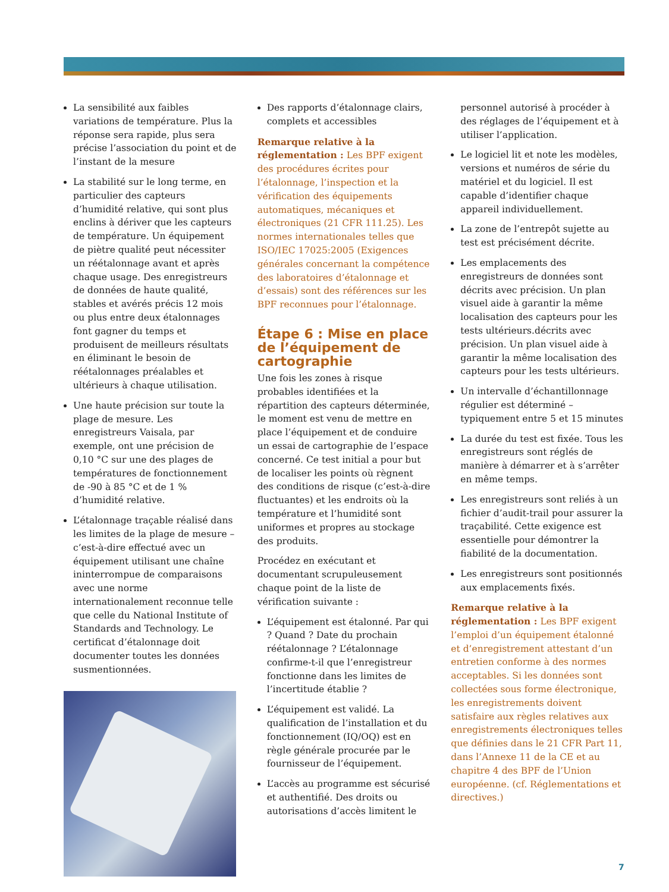La sensibilité aux faibles variations de température. Plus la réponse sera rapide, plus sera précise l’association du point et de l’instant de la mesure
La stabilité sur le long terme, en particulier des capteurs d’humidité relative, qui sont plus enclins à dériver que les capteurs de température. Un équipement de piètre qualité peut nécessiter un réétalonnage avant et après chaque usage. Des enregistreurs de données de haute qualité, stables et avérés précis 12 mois ou plus entre deux étalonnages font gagner du temps et produisent de meilleurs résultats en éliminant le besoin de réétalonnages préalables et ultérieurs à chaque utilisation.
Une haute précision sur toute la plage de mesure. Les enregistreurs Vaisala, par exemple, ont une précision de 0,10 °C sur une des plages de températures de fonctionnement de -90 à 85 °C et de 1 % d’humidité relative.
L’étalonnage traçable réalisé dans les limites de la plage de mesure – c’est-à-dire effectué avec un équipement utilisant une chaîne ininterrompue de comparaisons avec une norme internationalement reconnue telle que celle du National Institute of Standards and Technology. Le certificat d’étalonnage doit documenter toutes les données susmentionnées.
Des rapports d’étalonnage clairs, complets et accessibles
Remarque relative à la réglementation : Les BPF exigent des procédures écrites pour l’étalonnage, l’inspection et la vérification des équipements automatiques, mécaniques et électroniques (21 CFR 111.25). Les normes internationales telles que ISO/IEC 17025:2005 (Exigences générales concernant la compétence des laboratoires d’étalonnage et d’essais) sont des références sur les BPF reconnues pour l’étalonnage.
Étape 6 : Mise en place de l’équipement de cartographie
Une fois les zones à risque probables identifiées et la répartition des capteurs déterminée, le moment est venu de mettre en place l’équipement et de conduire un essai de cartographie de l’espace concerné. Ce test initial a pour but de localiser les points où règnent des conditions de risque (c’est-à-dire fluctuantes) et les endroits où la température et l’humidité sont uniformes et propres au stockage des produits.
Procédez en exécutant et documentant scrupuleusement chaque point de la liste de vérification suivante :
L’équipement est étalonné. Par qui ? Quand ? Date du prochain réétalonnage ? L’étalonnage confirme-t-il que l’enregistreur fonctionne dans les limites de l’incertitude établie ?
L’équipement est validé. La qualification de l’installation et du fonctionnement (IQ/OQ) est en règle générale procurée par le fournisseur de l’équipement.
L’accès au programme est sécurisé et authentifié. Des droits ou autorisations d’accès limitent le
personnel autorisé à procéder à des réglages de l’équipement et à utiliser l’application.
Le logiciel lit et note les modèles, versions et numéros de série du matériel et du logiciel. Il est capable d’identifier chaque appareil individuellement.
La zone de l’entrepôt sujette au test est précisément décrite.
Les emplacements des enregistreurs de données sont décrits avec précision. Un plan visuel aide à garantir la même localisation des capteurs pour les tests ultérieurs.décrits avec précision. Un plan visuel aide à garantir la même localisation des capteurs pour les tests ultérieurs.
Un intervalle d’échantillonnage régulier est déterminé – typiquement entre 5 et 15 minutes
La durée du test est fixée. Tous les enregistreurs sont réglés de manière à démarrer et à s’arrêter en même temps.
Les enregistreurs sont reliés à un fichier d’audit-trail pour assurer la traçabilité. Cette exigence est essentielle pour démontrer la fiabilité de la documentation.
Les enregistreurs sont positionnés aux emplacements fixés.
Remarque relative à la réglementation : Les BPF exigent l’emploi d’un équipement étalonné et d’enregistrement attestant d’un entretien conforme à des normes acceptables. Si les données sont collectées sous forme électronique, les enregistrements doivent satisfaire aux règles relatives aux enregistrements électroniques telles que définies dans le 21 CFR Part 11, dans l’Annexe 11 de la CE et au chapitre 4 des BPF de l’Union européenne. (cf. Réglementations et directives.)
7